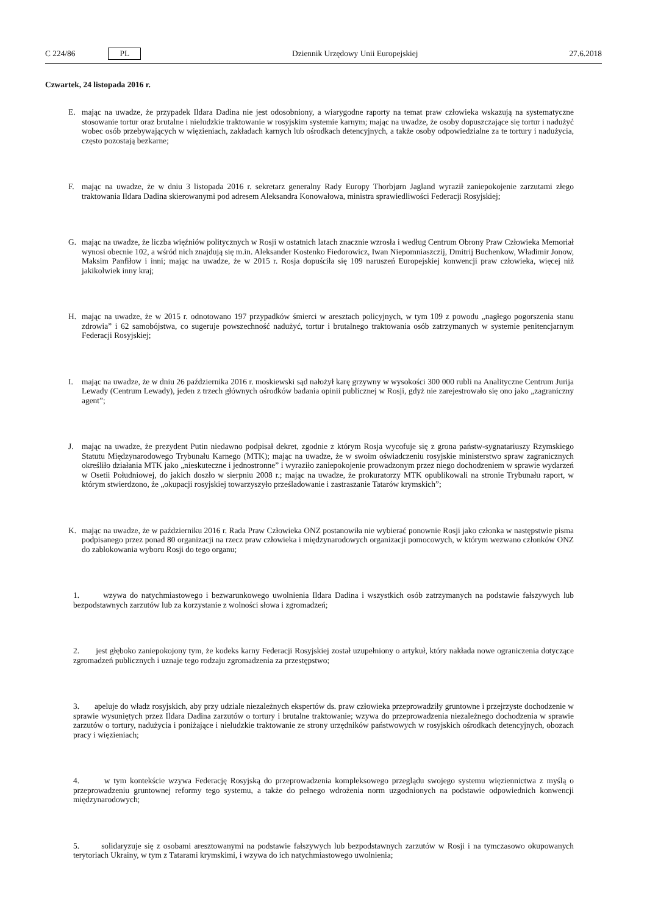C 224/86 PL
Dziennik Urzędowy Unii Europejskiej 27.6.2018
Czwartek, 24 listopada 2016 r.
E. mając na uwadze, że przypadek Ildara Dadina nie jest odosobniony, a wiarygodne raporty na temat praw człowieka wskazują na systematyczne stosowanie tortur oraz brutalne i nieludzkie traktowanie w rosyjskim systemie karnym; mając na uwadze, że osoby dopuszczające się tortur i nadużyć wobec osób przebywających w więzieniach, zakładach karnych lub ośrodkach detencyjnych, a także osoby odpowiedzialne za te tortury i nadużycia, często pozostają bezkarne;
F. mając na uwadze, że w dniu 3 listopada 2016 r. sekretarz generalny Rady Europy Thorbjørn Jagland wyraził zaniepokojenie zarzutami złego traktowania Ildara Dadina skierowanymi pod adresem Aleksandra Konowałowa, ministra sprawiedliwości Federacji Rosyjskiej;
G. mając na uwadze, że liczba więźniów politycznych w Rosji w ostatnich latach znacznie wzrosła i według Centrum Obrony Praw Człowieka Memoriał wynosi obecnie 102, a wśród nich znajdują się m.in. Aleksander Kostenko Fiedorowicz, Iwan Niepomniaszczij, Dmitrij Buchenkow, Władimir Jonow, Maksim Panfiłow i inni; mając na uwadze, że w 2015 r. Rosja dopuściła się 109 naruszeń Europejskiej konwencji praw człowieka, więcej niż jakikolwiek inny kraj;
H. mając na uwadze, że w 2015 r. odnotowano 197 przypadków śmierci w aresztach policyjnych, w tym 109 z powodu „nagłego pogorszenia stanu zdrowia” i 62 samobójstwa, co sugeruje powszechność nadużyć, tortur i brutalnego traktowania osób zatrzymanych w systemie penitencjarnym Federacji Rosyjskiej;
I. mając na uwadze, że w dniu 26 października 2016 r. moskiewski sąd nałożył karę grzywny w wysokości 300 000 rubli na Analityczne Centrum Jurija Lewady (Centrum Lewady), jeden z trzech głównych ośrodków badania opinii publicznej w Rosji, gdyż nie zarejestrowało się ono jako „zagraniczny agent”;
J. mając na uwadze, że prezydent Putin niedawno podpisał dekret, zgodnie z którym Rosja wycofuje się z grona państw-sygnatariuszy Rzymskiego Statutu Międzynarodowego Trybunału Karnego (MTK); mając na uwadze, że w swoim oświadczeniu rosyjskie ministerstwo spraw zagranicznych określiło działania MTK jako „nieskuteczne i jednostronne” i wyraziło zaniepokojenie prowadzonym przez niego dochodzeniem w sprawie wydarzeń w Osetii Południowej, do jakich doszło w sierpniu 2008 r.; mając na uwadze, że prokuratorzy MTK opublikowali na stronie Trybunału raport, w którym stwierdzono, że „okupacji rosyjskiej towarzyszyło prześladowanie i zastraszanie Tatarów krymskich”;
K. mając na uwadze, że w październiku 2016 r. Rada Praw Człowieka ONZ postanowiła nie wybierać ponownie Rosji jako członka w następstwie pisma podpisanego przez ponad 80 organizacji na rzecz praw człowieka i międzynarodowych organizacji pomocowych, w którym wezwano członków ONZ do zablokowania wyboru Rosji do tego organu;
1. wzywa do natychmiastowego i bezwarunkowego uwolnienia Ildara Dadina i wszystkich osób zatrzymanych na podstawie fałszywych lub bezpodstawnych zarzutów lub za korzystanie z wolności słowa i zgromadzeń;
2. jest głęboko zaniepokojony tym, że kodeks karny Federacji Rosyjskiej został uzupełniony o artykuł, który nakłada nowe ograniczenia dotyczące zgromadzeń publicznych i uznaje tego rodzaju zgromadzenia za przestępstwo;
3. apeluje do władz rosyjskich, aby przy udziale niezależnych ekspertów ds. praw człowieka przeprowadziły gruntowne i przejrzyste dochodzenie w sprawie wysuniętych przez Ildara Dadina zarzutów o tortury i brutalne traktowanie; wzywa do przeprowadzenia niezależnego dochodzenia w sprawie zarzutów o tortury, nadużycia i poniżające i nieludzkie traktowanie ze strony urzędników państwowych w rosyjskich ośrodkach detencyjnych, obozach pracy i więzieniach;
4. w tym kontekście wzywa Federację Rosyjską do przeprowadzenia kompleksowego przeglądu swojego systemu więziennictwa z myślą o przeprowadzeniu gruntownej reformy tego systemu, a także do pełnego wdrożenia norm uzgodnionych na podstawie odpowiednich konwencji międzynarodowych;
5. solidaryzuje się z osobami aresztowanymi na podstawie fałszywych lub bezpodstawnych zarzutów w Rosji i na tymczasowo okupowanych terytoriach Ukrainy, w tym z Tatarami krymskimi, i wzywa do ich natychmiastowego uwolnienia;